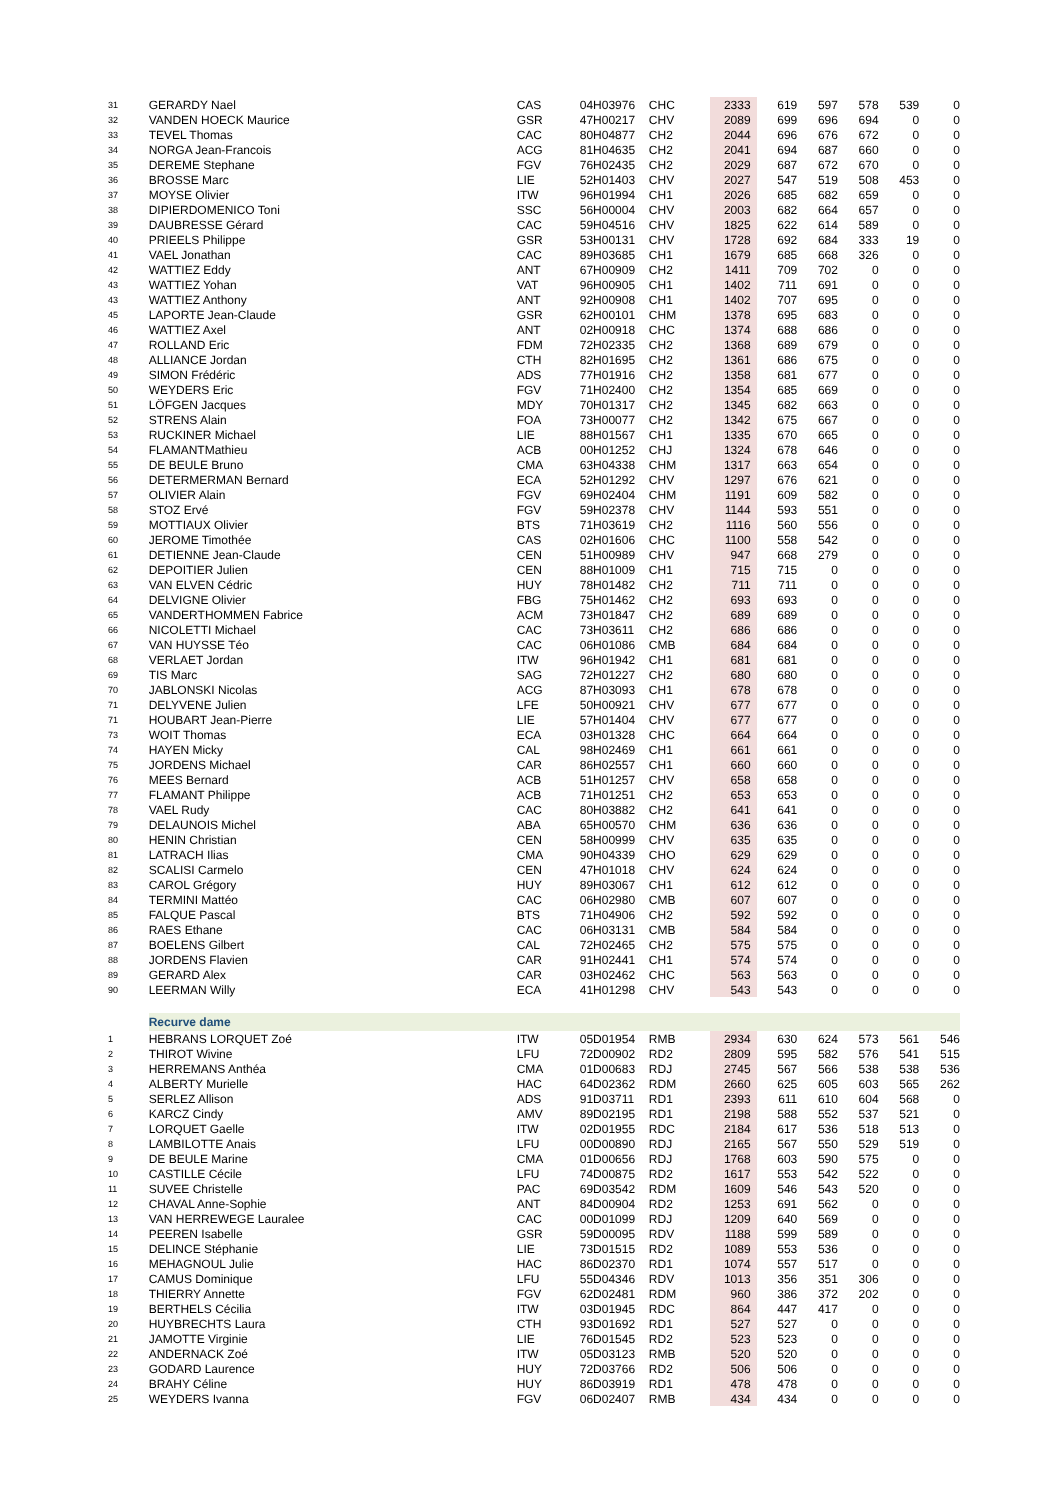| 31 | GERARDY Nael | CAS | 04H03976 | CHC | 2333 | 619 | 597 | 578 | 539 | 0 |
| 32 | VANDEN HOECK Maurice | GSR | 47H00217 | CHV | 2089 | 699 | 696 | 694 | 0 | 0 |
| 33 | TEVEL Thomas | CAC | 80H04877 | CH2 | 2044 | 696 | 676 | 672 | 0 | 0 |
| 34 | NORGA Jean-Francois | ACG | 81H04635 | CH2 | 2041 | 694 | 687 | 660 | 0 | 0 |
| 35 | DEREME Stephane | FGV | 76H02435 | CH2 | 2029 | 687 | 672 | 670 | 0 | 0 |
| 36 | BROSSE Marc | LIE | 52H01403 | CHV | 2027 | 547 | 519 | 508 | 453 | 0 |
| 37 | MOYSE Olivier | ITW | 96H01994 | CH1 | 2026 | 685 | 682 | 659 | 0 | 0 |
| 38 | DIPIERDOMENICO Toni | SSC | 56H00004 | CHV | 2003 | 682 | 664 | 657 | 0 | 0 |
| 39 | DAUBRESSE Gérard | CAC | 59H04516 | CHV | 1825 | 622 | 614 | 589 | 0 | 0 |
| 40 | PRIEELS Philippe | GSR | 53H00131 | CHV | 1728 | 692 | 684 | 333 | 19 | 0 |
| 41 | VAEL Jonathan | CAC | 89H03685 | CH1 | 1679 | 685 | 668 | 326 | 0 | 0 |
| 42 | WATTIEZ Eddy | ANT | 67H00909 | CH2 | 1411 | 709 | 702 | 0 | 0 | 0 |
| 43 | WATTIEZ Yohan | VAT | 96H00905 | CH1 | 1402 | 711 | 691 | 0 | 0 | 0 |
| 43 | WATTIEZ Anthony | ANT | 92H00908 | CH1 | 1402 | 707 | 695 | 0 | 0 | 0 |
| 45 | LAPORTE Jean-Claude | GSR | 62H00101 | CHM | 1378 | 695 | 683 | 0 | 0 | 0 |
| 46 | WATTIEZ Axel | ANT | 02H00918 | CHC | 1374 | 688 | 686 | 0 | 0 | 0 |
| 47 | ROLLAND Eric | FDM | 72H02335 | CH2 | 1368 | 689 | 679 | 0 | 0 | 0 |
| 48 | ALLIANCE Jordan | CTH | 82H01695 | CH2 | 1361 | 686 | 675 | 0 | 0 | 0 |
| 49 | SIMON Frédéric | ADS | 77H01916 | CH2 | 1358 | 681 | 677 | 0 | 0 | 0 |
| 50 | WEYDERS Eric | FGV | 71H02400 | CH2 | 1354 | 685 | 669 | 0 | 0 | 0 |
| 51 | LÖFGEN Jacques | MDY | 70H01317 | CH2 | 1345 | 682 | 663 | 0 | 0 | 0 |
| 52 | STRENS Alain | FOA | 73H00077 | CH2 | 1342 | 675 | 667 | 0 | 0 | 0 |
| 53 | RUCKINER Michael | LIE | 88H01567 | CH1 | 1335 | 670 | 665 | 0 | 0 | 0 |
| 54 | FLAMANTMathieu | ACB | 00H01252 | CHJ | 1324 | 678 | 646 | 0 | 0 | 0 |
| 55 | DE BEULE Bruno | CMA | 63H04338 | CHM | 1317 | 663 | 654 | 0 | 0 | 0 |
| 56 | DETERMERMAN Bernard | ECA | 52H01292 | CHV | 1297 | 676 | 621 | 0 | 0 | 0 |
| 57 | OLIVIER Alain | FGV | 69H02404 | CHM | 1191 | 609 | 582 | 0 | 0 | 0 |
| 58 | STOZ Ervé | FGV | 59H02378 | CHV | 1144 | 593 | 551 | 0 | 0 | 0 |
| 59 | MOTTIAUX Olivier | BTS | 71H03619 | CH2 | 1116 | 560 | 556 | 0 | 0 | 0 |
| 60 | JEROME Timothée | CAS | 02H01606 | CHC | 1100 | 558 | 542 | 0 | 0 | 0 |
| 61 | DETIENNE Jean-Claude | CEN | 51H00989 | CHV | 947 | 668 | 279 | 0 | 0 | 0 |
| 62 | DEPOITIER Julien | CEN | 88H01009 | CH1 | 715 | 715 | 0 | 0 | 0 | 0 |
| 63 | VAN ELVEN Cédric | HUY | 78H01482 | CH2 | 711 | 711 | 0 | 0 | 0 | 0 |
| 64 | DELVIGNE Olivier | FBG | 75H01462 | CH2 | 693 | 693 | 0 | 0 | 0 | 0 |
| 65 | VANDERTHOMMEN Fabrice | ACM | 73H01847 | CH2 | 689 | 689 | 0 | 0 | 0 | 0 |
| 66 | NICOLETTI Michael | CAC | 73H03611 | CH2 | 686 | 686 | 0 | 0 | 0 | 0 |
| 67 | VAN HUYSSE Téo | CAC | 06H01086 | CMB | 684 | 684 | 0 | 0 | 0 | 0 |
| 68 | VERLAET Jordan | ITW | 96H01942 | CH1 | 681 | 681 | 0 | 0 | 0 | 0 |
| 69 | TIS Marc | SAG | 72H01227 | CH2 | 680 | 680 | 0 | 0 | 0 | 0 |
| 70 | JABLONSKI Nicolas | ACG | 87H03093 | CH1 | 678 | 678 | 0 | 0 | 0 | 0 |
| 71 | DELYVENE Julien | LFE | 50H00921 | CHV | 677 | 677 | 0 | 0 | 0 | 0 |
| 71 | HOUBART Jean-Pierre | LIE | 57H01404 | CHV | 677 | 677 | 0 | 0 | 0 | 0 |
| 73 | WOIT Thomas | ECA | 03H01328 | CHC | 664 | 664 | 0 | 0 | 0 | 0 |
| 74 | HAYEN Micky | CAL | 98H02469 | CH1 | 661 | 661 | 0 | 0 | 0 | 0 |
| 75 | JORDENS Michael | CAR | 86H02557 | CH1 | 660 | 660 | 0 | 0 | 0 | 0 |
| 76 | MEES Bernard | ACB | 51H01257 | CHV | 658 | 658 | 0 | 0 | 0 | 0 |
| 77 | FLAMANT Philippe | ACB | 71H01251 | CH2 | 653 | 653 | 0 | 0 | 0 | 0 |
| 78 | VAEL Rudy | CAC | 80H03882 | CH2 | 641 | 641 | 0 | 0 | 0 | 0 |
| 79 | DELAUNOIS Michel | ABA | 65H00570 | CHM | 636 | 636 | 0 | 0 | 0 | 0 |
| 80 | HENIN Christian | CEN | 58H00999 | CHV | 635 | 635 | 0 | 0 | 0 | 0 |
| 81 | LATRACH Ilias | CMA | 90H04339 | CHO | 629 | 629 | 0 | 0 | 0 | 0 |
| 82 | SCALISI Carmelo | CEN | 47H01018 | CHV | 624 | 624 | 0 | 0 | 0 | 0 |
| 83 | CAROL Grégory | HUY | 89H03067 | CH1 | 612 | 612 | 0 | 0 | 0 | 0 |
| 84 | TERMINI Mattéo | CAC | 06H02980 | CMB | 607 | 607 | 0 | 0 | 0 | 0 |
| 85 | FALQUE Pascal | BTS | 71H04906 | CH2 | 592 | 592 | 0 | 0 | 0 | 0 |
| 86 | RAES Ethane | CAC | 06H03131 | CMB | 584 | 584 | 0 | 0 | 0 | 0 |
| 87 | BOELENS Gilbert | CAL | 72H02465 | CH2 | 575 | 575 | 0 | 0 | 0 | 0 |
| 88 | JORDENS Flavien | CAR | 91H02441 | CH1 | 574 | 574 | 0 | 0 | 0 | 0 |
| 89 | GERARD Alex | CAR | 03H02462 | CHC | 563 | 563 | 0 | 0 | 0 | 0 |
| 90 | LEERMAN Willy | ECA | 41H01298 | CHV | 543 | 543 | 0 | 0 | 0 | 0 |
| | Recurve dame | | | | | | | | | |
| 1 | HEBRANS LORQUET Zoé | ITW | 05D01954 | RMB | 2934 | 630 | 624 | 573 | 561 | 546 |
| 2 | THIROT Wivine | LFU | 72D00902 | RD2 | 2809 | 595 | 582 | 576 | 541 | 515 |
| 3 | HERREMANS Anthéa | CMA | 01D00683 | RDJ | 2745 | 567 | 566 | 538 | 538 | 536 |
| 4 | ALBERTY Murielle | HAC | 64D02362 | RDM | 2660 | 625 | 605 | 603 | 565 | 262 |
| 5 | SERLEZ Allison | ADS | 91D03711 | RD1 | 2393 | 611 | 610 | 604 | 568 | 0 |
| 6 | KARCZ Cindy | AMV | 89D02195 | RD1 | 2198 | 588 | 552 | 537 | 521 | 0 |
| 7 | LORQUET Gaelle | ITW | 02D01955 | RDC | 2184 | 617 | 536 | 518 | 513 | 0 |
| 8 | LAMBILOTTE Anais | LFU | 00D00890 | RDJ | 2165 | 567 | 550 | 529 | 519 | 0 |
| 9 | DE BEULE Marine | CMA | 01D00656 | RDJ | 1768 | 603 | 590 | 575 | 0 | 0 |
| 10 | CASTILLE Cécile | LFU | 74D00875 | RD2 | 1617 | 553 | 542 | 522 | 0 | 0 |
| 11 | SUVEE Christelle | PAC | 69D03542 | RDM | 1609 | 546 | 543 | 520 | 0 | 0 |
| 12 | CHAVAL Anne-Sophie | ANT | 84D00904 | RD2 | 1253 | 691 | 562 | 0 | 0 | 0 |
| 13 | VAN HERREWEGE Lauralee | CAC | 00D01099 | RDJ | 1209 | 640 | 569 | 0 | 0 | 0 |
| 14 | PEEREN Isabelle | GSR | 59D00095 | RDV | 1188 | 599 | 589 | 0 | 0 | 0 |
| 15 | DELINCE Stéphanie | LIE | 73D01515 | RD2 | 1089 | 553 | 536 | 0 | 0 | 0 |
| 16 | MEHAGNOUL Julie | HAC | 86D02370 | RD1 | 1074 | 557 | 517 | 0 | 0 | 0 |
| 17 | CAMUS Dominique | LFU | 55D04346 | RDV | 1013 | 356 | 351 | 306 | 0 | 0 |
| 18 | THIERRY Annette | FGV | 62D02481 | RDM | 960 | 386 | 372 | 202 | 0 | 0 |
| 19 | BERTHELS Cécilia | ITW | 03D01945 | RDC | 864 | 447 | 417 | 0 | 0 | 0 |
| 20 | HUYBRECHTS Laura | CTH | 93D01692 | RD1 | 527 | 527 | 0 | 0 | 0 | 0 |
| 21 | JAMOTTE Virginie | LIE | 76D01545 | RD2 | 523 | 523 | 0 | 0 | 0 | 0 |
| 22 | ANDERNACK Zoé | ITW | 05D03123 | RMB | 520 | 520 | 0 | 0 | 0 | 0 |
| 23 | GODARD Laurence | HUY | 72D03766 | RD2 | 506 | 506 | 0 | 0 | 0 | 0 |
| 24 | BRAHY Céline | HUY | 86D03919 | RD1 | 478 | 478 | 0 | 0 | 0 | 0 |
| 25 | WEYDERS Ivanna | FGV | 06D02407 | RMB | 434 | 434 | 0 | 0 | 0 | 0 |